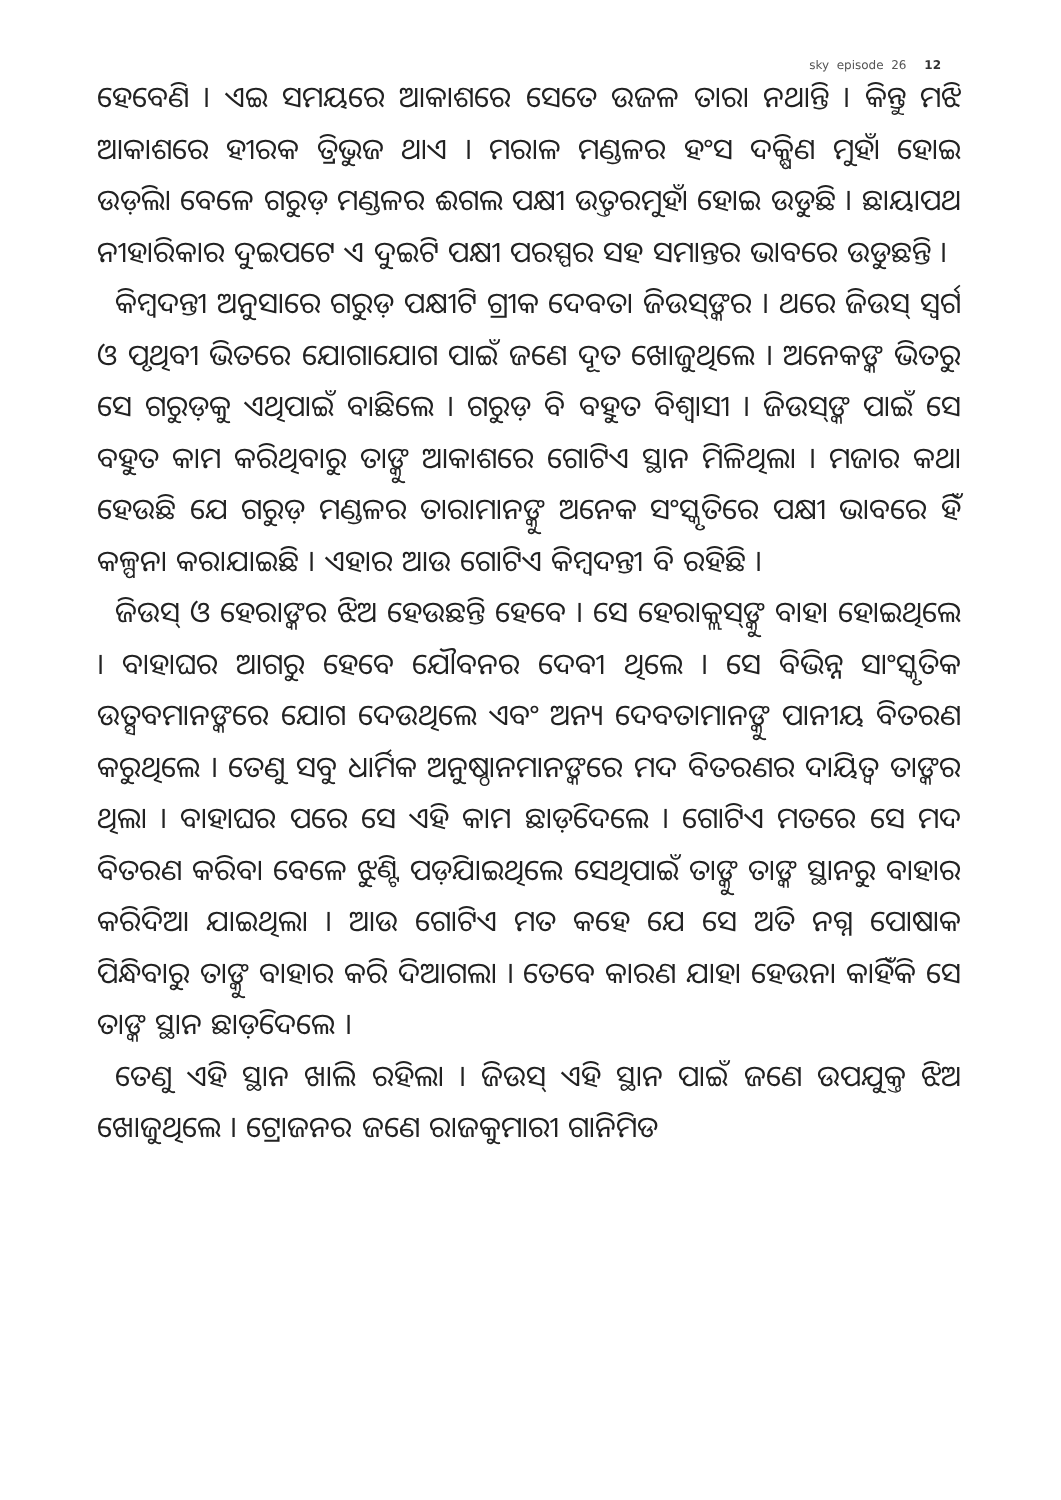sky episode 26 12
ହେବେଣି । ଏଇ ସମୟରେ ଆକାଶରେ ସେତେ ଉଜଳ ତାରା ନଥାନ୍ତି । କିନ୍ତୁ ମଝି ଆକାଶରେ ହୀରକ ତ୍ରିଭୁଜ ଥାଏ । ମରାଳ ମଣ୍ଡଳର ହଂସ ଦକ୍ଷିଣ ମୁହାଁ ହୋଇ ଉଡ଼ିଲା ବେଳେ ଗରୁଡ଼ ମଣ୍ଡଳର ଈଗଲ ପକ୍ଷୀ ଉତ୍ତରମୁହାଁ ହୋଇ ଉଡୁଛି । ଛାୟାପଥ ନୀହାରିକାର ଦୁଇପଟେ ଏ ଦୁଇଟି ପକ୍ଷୀ ପରସ୍ପର ସହ ସମାନ୍ତର ଭାବରେ ଉଡୁଛନ୍ତି ।
କିମ୍ବଦନ୍ତୀ ଅନୁସାରେ ଗରୁଡ଼ ପକ୍ଷୀଟି ଗ୍ରୀକ ଦେବତା ଜିଉସ୍‌ଙ୍କର । ଥରେ ଜିଉସ୍ ସ୍ୱର୍ଗ ଓ ପୃଥିବୀ ଭିତରେ ଯୋଗାଯୋଗ ପାଇଁ ଜଣେ ଦୂତ ଖୋଜୁଥିଲେ । ଅନେକଙ୍କ ଭିତରୁ ସେ ଗରୁଡ଼କୁ ଏଥିପାଇଁ ବାଛିଲେ । ଗରୁଡ଼ ବି ବହୁତ ବିଶ୍ୱାସୀ । ଜିଉସ୍‌ଙ୍କ ପାଇଁ ସେ ବହୁତ କାମ କରିଥିବାରୁ ତାଙ୍କୁ ଆକାଶରେ ଗୋଟିଏ ସ୍ଥାନ ମିଳିଥିଲା । ମଜାର କଥା ହେଉଛି ଯେ ଗରୁଡ଼ ମଣ୍ଡଳର ତାରାମାନଙ୍କୁ ଅନେକ ସଂସ୍କୃତିରେ ପକ୍ଷୀ ଭାବରେ ହିଁ କଳ୍ପନା କରାଯାଇଛି । ଏହାର ଆଉ ଗୋଟିଏ କିମ୍ବଦନ୍ତୀ ବି ରହିଛି ।
ଜିଉସ୍ ଓ ହେରାଙ୍କର ଝିଅ ହେଉଛନ୍ତି ହେବେ । ସେ ହେରାକ୍ଲସ୍‌ଙ୍କୁ ବାହା ହୋଇଥିଲେ । ବାହାଘର ଆଗରୁ ହେବେ ଯୌବନର ଦେବୀ ଥିଲେ । ସେ ବିଭିନ୍ନ ସାଂସ୍କୃତିକ ଉତ୍ସବମାନଙ୍କରେ ଯୋଗ ଦେଉଥିଲେ ଏବଂ ଅନ୍ୟ ଦେବତାମାନଙ୍କୁ ପାନୀୟ ବିତରଣ କରୁଥିଲେ । ତେଣୁ ସବୁ ଧାର୍ମିକ ଅନୁଷ୍ଠାନମାନଙ୍କରେ ମଦ ବିତରଣର ଦାୟିତ୍ୱ ତାଙ୍କର ଥିଲା । ବାହାଘର ପରେ ସେ ଏହି କାମ ଛାଡ଼ିଦେଲେ । ଗୋଟିଏ ମତରେ ସେ ମଦ ବିତରଣ କରିବା ବେଳେ ଝୁଣ୍ଟି ପଡ଼ିଯାଇଥିଲେ ସେଥିପାଇଁ ତାଙ୍କୁ ତାଙ୍କ ସ୍ଥାନରୁ ବାହାର କରିଦିଆ ଯାଇଥିଲା । ଆଉ ଗୋଟିଏ ମତ କହେ ଯେ ସେ ଅତି ନଗ୍ନ ପୋଷାକ ପିନ୍ଧିବାରୁ ତାଙ୍କୁ ବାହାର କରି ଦିଆଗଲା । ତେବେ କାରଣ ଯାହା ହେଉନା କାହିଁକି ସେ ତାଙ୍କ ସ୍ଥାନ ଛାଡ଼ିଦେଲେ ।
ତେଣୁ ଏହି ସ୍ଥାନ ଖାଲି ରହିଲା । ଜିଉସ୍ ଏହି ସ୍ଥାନ ପାଇଁ ଜଣେ ଉପଯୁକ୍ତ ଝିଅ ଖୋଜୁଥିଲେ । ଟ୍ରୋଜନର ଜଣେ ରାଜକୁମାରୀ ଗାନିମିଡ